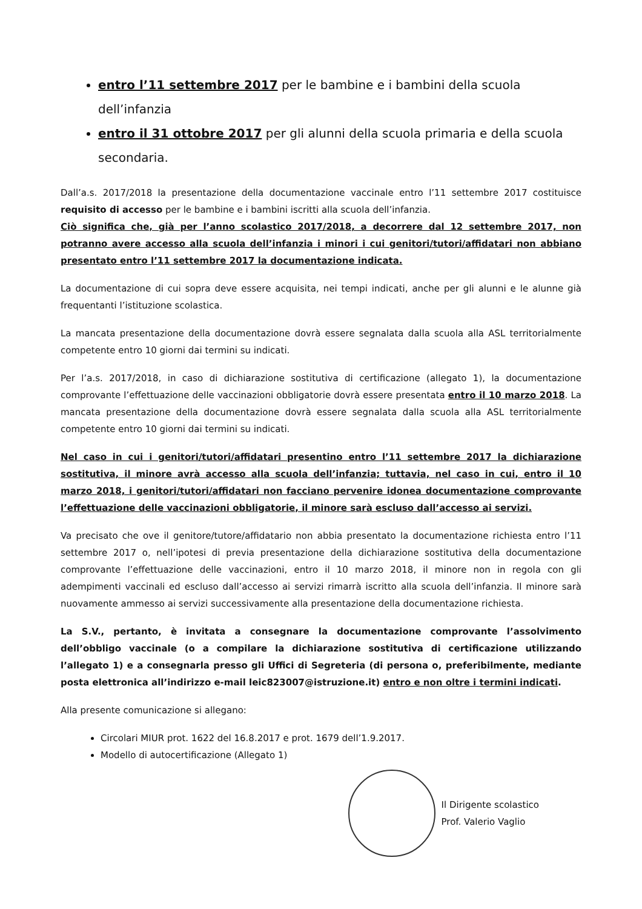entro l’11 settembre 2017 per le bambine e i bambini della scuola dell’infanzia
entro il 31 ottobre 2017 per gli alunni della scuola primaria e della scuola secondaria.
Dall’a.s. 2017/2018 la presentazione della documentazione vaccinale entro l’11 settembre 2017 costituisce requisito di accesso per le bambine e i bambini iscritti alla scuola dell’infanzia.
Ciò significa che, già per l’anno scolastico 2017/2018, a decorrere dal 12 settembre 2017, non potranno avere accesso alla scuola dell’infanzia i minori i cui genitori/tutori/affidatari non abbiano presentato entro l’11 settembre 2017 la documentazione indicata.
La documentazione di cui sopra deve essere acquisita, nei tempi indicati, anche per gli alunni e le alunne già frequentanti l’istituzione scolastica.
La mancata presentazione della documentazione dovrà essere segnalata dalla scuola alla ASL territorialmente competente entro 10 giorni dai termini su indicati.
Per l’a.s. 2017/2018, in caso di dichiarazione sostitutiva di certificazione (allegato 1), la documentazione comprovante l’effettuazione delle vaccinazioni obbligatorie dovrà essere presentata entro il 10 marzo 2018. La mancata presentazione della documentazione dovrà essere segnalata dalla scuola alla ASL territorialmente competente entro 10 giorni dai termini su indicati.
Nel caso in cui i genitori/tutori/affidatari presentino entro l’11 settembre 2017 la dichiarazione sostitutiva, il minore avrà accesso alla scuola dell’infanzia; tuttavia, nel caso in cui, entro il 10 marzo 2018, i genitori/tutori/affidatari non facciano pervenire idonea documentazione comprovante l’effettuazione delle vaccinazioni obbligatorie, il minore sarà escluso dall’accesso ai servizi.
Va precisato che ove il genitore/tutore/affidatario non abbia presentato la documentazione richiesta entro l’11 settembre 2017 o, nell’ipotesi di previa presentazione della dichiarazione sostitutiva della documentazione comprovante l’effettuazione delle vaccinazioni, entro il 10 marzo 2018, il minore non in regola con gli adempimenti vaccinali ed escluso dall’accesso ai servizi rimarrà iscritto alla scuola dell’infanzia. Il minore sarà nuovamente ammesso ai servizi successivamente alla presentazione della documentazione richiesta.
La S.V., pertanto, è invitata a consegnare la documentazione comprovante l’assolvimento dell’obbligo vaccinale (o a compilare la dichiarazione sostitutiva di certificazione utilizzando l’allegato 1) e a consegnarla presso gli Uffici di Segreteria (di persona o, preferibilmente, mediante posta elettronica all’indirizzo e-mail leic823007@istruzione.it) entro e non oltre i termini indicati.
Alla presente comunicazione si allegano:
Circolari MIUR prot. 1622 del 16.8.2017 e prot. 1679 dell’1.9.2017.
Modello di autocertificazione (Allegato 1)
Il Dirigente scolastico
Prof. Valerio Vaglio